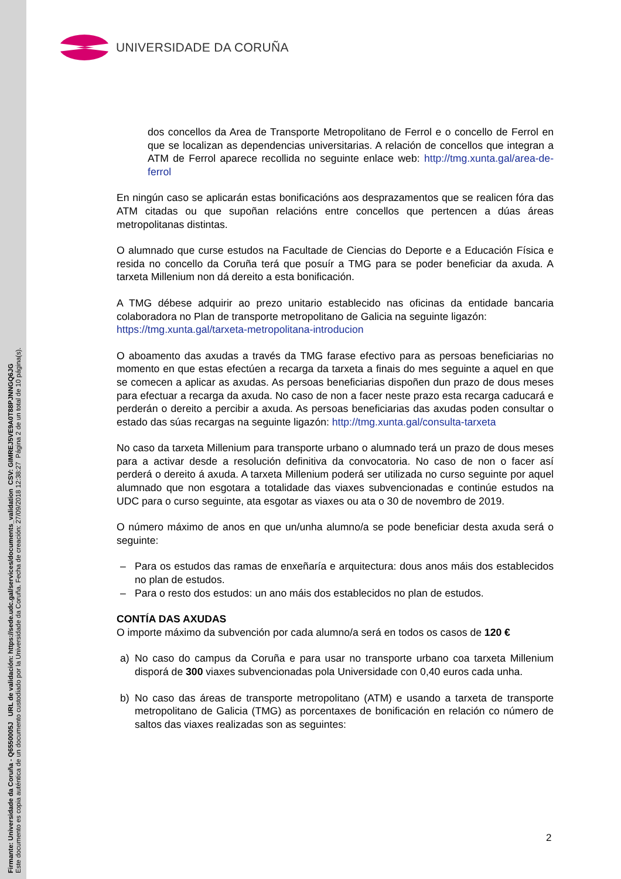Firmante: Universidade da Coruña - Q6550005J URL de validación: https://sede.udc.gal/services/documents_validation CSV: GIMREJ5VE9A0T88PJNNGQ6JG
Este documento es copia auténtica de un documento custodiado por la Universidade da Coruña. Fecha de creación: 27/09/2018 12:38:27 Página 2 de un total de 10 página(s).
UNIVERSIDADE DA CORUÑA
dos concellos da Area de Transporte Metropolitano de Ferrol e o concello de Ferrol en que se localizan as dependencias universitarias. A relación de concellos que integran a ATM de Ferrol aparece recollida no seguinte enlace web: http://tmg.xunta.gal/area-de-ferrol
En ningún caso se aplicarán estas bonificacións aos desprazamentos que se realicen fóra das ATM citadas ou que supoñan relacións entre concellos que pertencen a dúas áreas metropolitanas distintas.
O alumnado que curse estudos na Facultade de Ciencias do Deporte e a Educación Física e resida no concello da Coruña terá que posuír a TMG para se poder beneficiar da axuda. A tarxeta Millenium non dá dereito a esta bonificación.
A TMG débese adquirir ao prezo unitario establecido nas oficinas da entidade bancaria colaboradora no Plan de transporte metropolitano de Galicia na seguinte ligazón:
https://tmg.xunta.gal/tarxeta-metropolitana-introducion
O aboamento das axudas a través da TMG farase efectivo para as persoas beneficiarias no momento en que estas efectúen a recarga da tarxeta a finais do mes seguinte a aquel en que se comecen a aplicar as axudas. As persoas beneficiarias dispoñen dun prazo de dous meses para efectuar a recarga da axuda. No caso de non a facer neste prazo esta recarga caducará e perderán o dereito a percibir a axuda. As persoas beneficiarias das axudas poden consultar o estado das súas recargas na seguinte ligazón: http://tmg.xunta.gal/consulta-tarxeta
No caso da tarxeta Millenium para transporte urbano o alumnado terá un prazo de dous meses para a activar desde a resolución definitiva da convocatoria. No caso de non o facer así perderá o dereito á axuda. A tarxeta Millenium poderá ser utilizada no curso seguinte por aquel alumnado que non esgotara a totalidade das viaxes subvencionadas e continúe estudos na UDC para o curso seguinte, ata esgotar as viaxes ou ata o 30 de novembro de 2019.
O número máximo de anos en que un/unha alumno/a se pode beneficiar desta axuda será o seguinte:
– Para os estudos das ramas de enxeñaría e arquitectura: dous anos máis dos establecidos no plan de estudos.
– Para o resto dos estudos: un ano máis dos establecidos no plan de estudos.
CONTÍA DAS AXUDAS
O importe máximo da subvención por cada alumno/a será en todos os casos de 120 €
a) No caso do campus da Coruña e para usar no transporte urbano coa tarxeta Millenium disporá de 300 viaxes subvencionadas pola Universidade con 0,40 euros cada unha.
b) No caso das áreas de transporte metropolitano (ATM) e usando a tarxeta de transporte metropolitano de Galicia (TMG) as porcentaxes de bonificación en relación co número de saltos das viaxes realizadas son as seguintes:
2